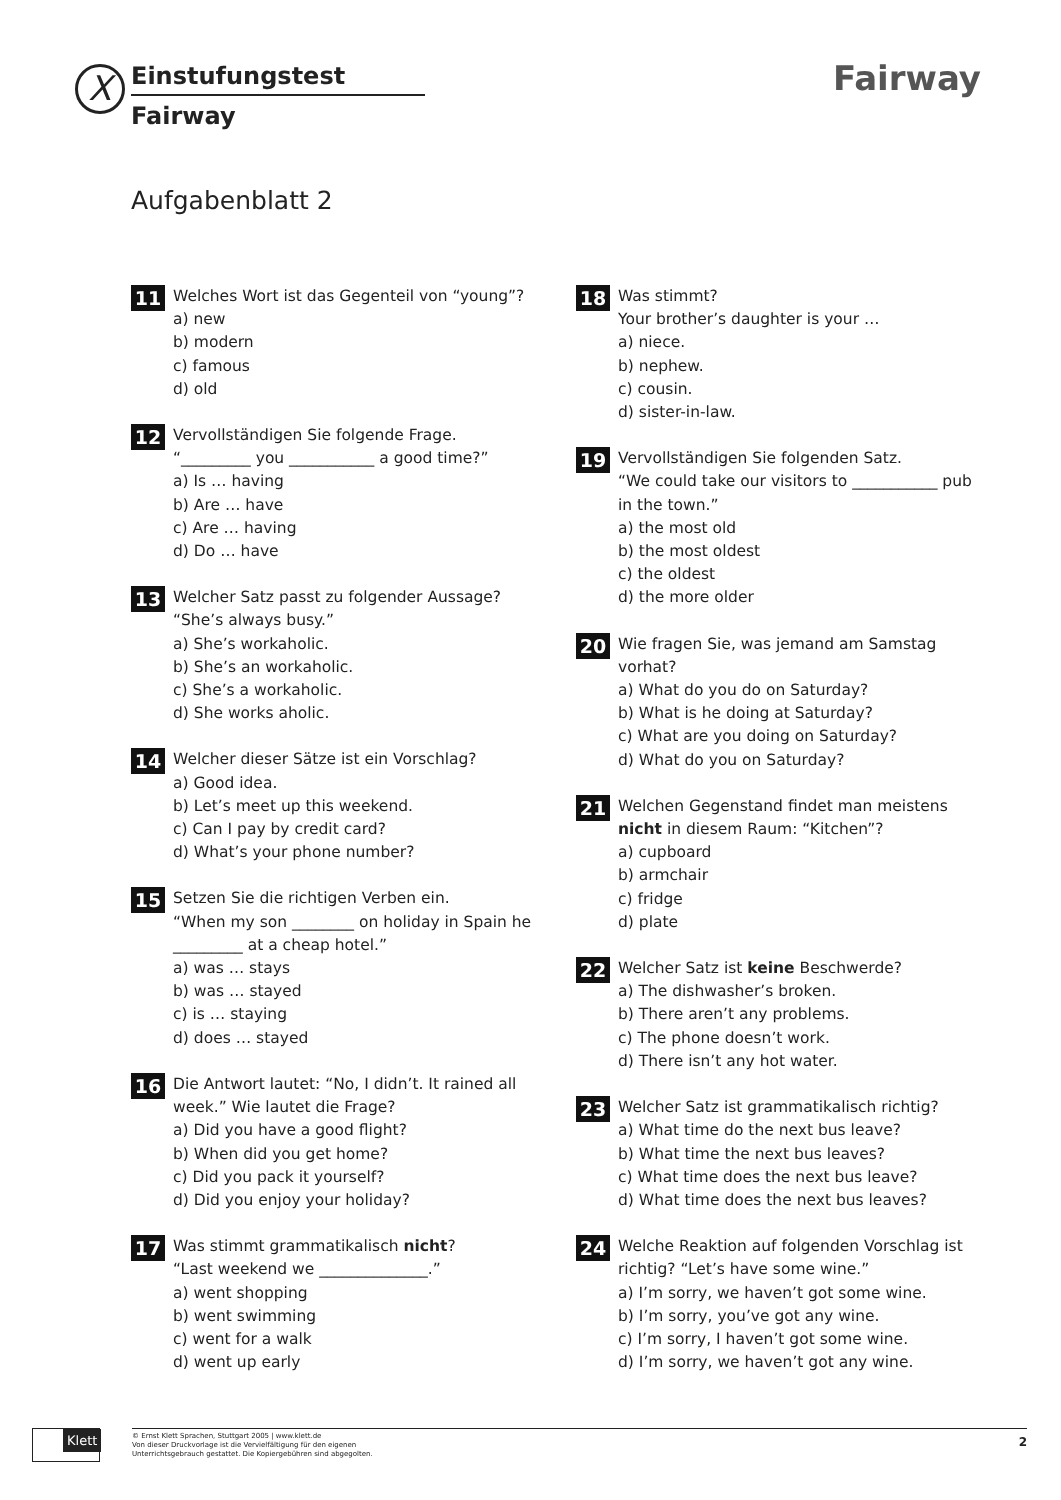X
Einstufungstest
Fairway
Fairway
Aufgabenblatt 2
11
Welches Wort ist das Gegenteil von “young”?
a) new
b) modern
c) famous
d) old
12
Vervollständigen Sie folgende Frage.
“_________ you ___________ a good time?”
a) Is … having
b) Are … have
c) Are … having
d) Do … have
13
Welcher Satz passt zu folgender Aussage?
“She’s always busy.”
a) She’s workaholic.
b) She’s an workaholic.
c) She’s a workaholic.
d) She works aholic.
14
Welcher dieser Sätze ist ein Vorschlag?
a) Good idea.
b) Let’s meet up this weekend.
c) Can I pay by credit card?
d) What’s your phone number?
15
Setzen Sie die richtigen Verben ein.
“When my son ________ on holiday in Spain he _________ at a cheap hotel.”
a) was … stays
b) was … stayed
c) is … staying
d) does … stayed
16
Die Antwort lautet: “No, I didn’t. It rained all week.” Wie lautet die Frage?
a) Did you have a good flight?
b) When did you get home?
c) Did you pack it yourself?
d) Did you enjoy your holiday?
17
Was stimmt grammatikalisch nicht?
“Last weekend we ______________.”
a) went shopping
b) went swimming
c) went for a walk
d) went up early
18
Was stimmt?
Your brother’s daughter is your …
a) niece.
b) nephew.
c) cousin.
d) sister-in-law.
19
Vervollständigen Sie folgenden Satz.
“We could take our visitors to ___________ pub in the town.”
a) the most old
b) the most oldest
c) the oldest
d) the more older
20
Wie fragen Sie, was jemand am Samstag vorhat?
a) What do you do on Saturday?
b) What is he doing at Saturday?
c) What are you doing on Saturday?
d) What do you on Saturday?
21
Welchen Gegenstand findet man meistens nicht in diesem Raum: “Kitchen”?
a) cupboard
b) armchair
c) fridge
d) plate
22
Welcher Satz ist keine Beschwerde?
a) The dishwasher’s broken.
b) There aren’t any problems.
c) The phone doesn’t work.
d) There isn’t any hot water.
23
Welcher Satz ist grammatikalisch richtig?
a) What time do the next bus leave?
b) What time the next bus leaves?
c) What time does the next bus leave?
d) What time does the next bus leaves?
24
Welche Reaktion auf folgenden Vorschlag ist richtig? “Let’s have some wine.”
a) I’m sorry, we haven’t got some wine.
b) I’m sorry, you’ve got any wine.
c) I’m sorry, I haven’t got some wine.
d) I’m sorry, we haven’t got any wine.
Klett
© Ernst Klett Sprachen, Stuttgart 2005 | www.klett.de
Von dieser Druckvorlage ist die Vervielfältigung für den eigenen
Unterrichtsgebrauch gestattet. Die Kopiergebühren sind abgegolten.
2